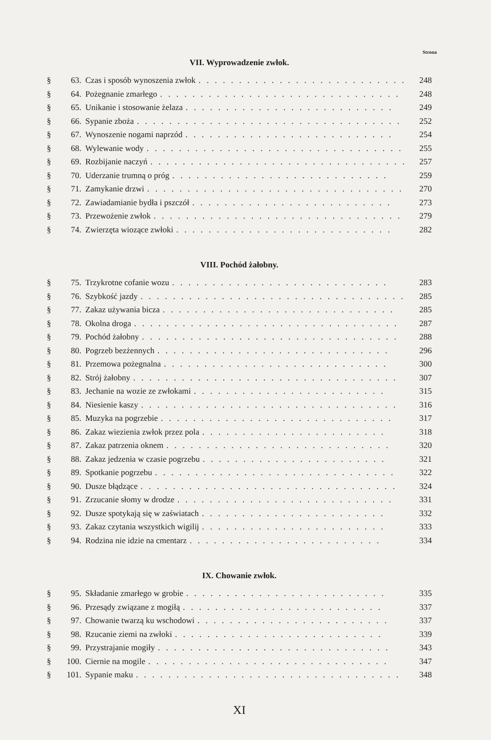Strona
VII. Wyprowadzenie zwłok.
§ 63. Czas i sposób wynoszenia zwłok. . . . . . . . . . . . . . . . . . . . . . . . . . 248
§ 64. Pożegnanie zmarłego. . . . . . . . . . . . . . . . . . . . . . . . . . . . . . 248
§ 65. Unikanie i stosowanie żelaza. . . . . . . . . . . . . . . . . . . . . . . . . . 249
§ 66. Sypanie zboża. . . . . . . . . . . . . . . . . . . . . . . . . . . . . . . . . 252
§ 67. Wynoszenie nogami naprzód. . . . . . . . . . . . . . . . . . . . . . . . . . 254
§ 68. Wylewanie wody. . . . . . . . . . . . . . . . . . . . . . . . . . . . . . . . 255
§ 69. Rozbijanie naczyń. . . . . . . . . . . . . . . . . . . . . . . . . . . . . . . . 257
§ 70. Uderzanie trumną o próg. . . . . . . . . . . . . . . . . . . . . . . . . . . 259
§ 71. Zamykanie drzwi. . . . . . . . . . . . . . . . . . . . . . . . . . . . . . . . 270
§ 72. Zawiadamianie bydła i pszczół. . . . . . . . . . . . . . . . . . . . . . . . . 273
§ 73. Przewożenie zwłok. . . . . . . . . . . . . . . . . . . . . . . . . . . . . . . 279
§ 74. Zwierzęta wiozące zwłoki. . . . . . . . . . . . . . . . . . . . . . . . . . . 282
VIII. Pochód żałobny.
§ 75. Trzykrotne cofanie wozu. . . . . . . . . . . . . . . . . . . . . . . . . . . 283
§ 76. Szybkość jazdy. . . . . . . . . . . . . . . . . . . . . . . . . . . . . . . . . 285
§ 77. Zakaz używania bicza. . . . . . . . . . . . . . . . . . . . . . . . . . . . . 285
§ 78. Okolna droga. . . . . . . . . . . . . . . . . . . . . . . . . . . . . . . . . 287
§ 79. Pochód żałobny. . . . . . . . . . . . . . . . . . . . . . . . . . . . . . . . 288
§ 80. Pogrzeb bezżennych. . . . . . . . . . . . . . . . . . . . . . . . . . . . . 296
§ 81. Przemowa pożegnalna. . . . . . . . . . . . . . . . . . . . . . . . . . . . 300
§ 82. Strój żałobny. . . . . . . . . . . . . . . . . . . . . . . . . . . . . . . . . 307
§ 83. Jechanie na wozie ze zwłokami. . . . . . . . . . . . . . . . . . . . . . . . 315
§ 84. Niesienie kaszy. . . . . . . . . . . . . . . . . . . . . . . . . . . . . . . . 316
§ 85. Muzyka na pogrzebie. . . . . . . . . . . . . . . . . . . . . . . . . . . . . 317
§ 86. Zakaz wiezienia zwłok przez pola. . . . . . . . . . . . . . . . . . . . . . . 318
§ 87. Zakaz patrzenia oknem. . . . . . . . . . . . . . . . . . . . . . . . . . . . 320
§ 88. Zakaz jedzenia w czasie pogrzebu. . . . . . . . . . . . . . . . . . . . . . . 321
§ 89. Spotkanie pogrzebu. . . . . . . . . . . . . . . . . . . . . . . . . . . . . . 322
§ 90. Dusze błądzące. . . . . . . . . . . . . . . . . . . . . . . . . . . . . . . . 324
§ 91. Zrzucanie słomy w drodze. . . . . . . . . . . . . . . . . . . . . . . . . . . 331
§ 92. Dusze spotykają się w zaświatach. . . . . . . . . . . . . . . . . . . . . . . 332
§ 93. Zakaz czytania wszystkich wigilij. . . . . . . . . . . . . . . . . . . . . . . 333
§ 94. Rodzina nie idzie na cmentarz. . . . . . . . . . . . . . . . . . . . . . . . 334
IX. Chowanie zwłok.
§ 95. Składanie zmarłego w grobie. . . . . . . . . . . . . . . . . . . . . . . . . 335
§ 96. Przesądy związane z mogiłą. . . . . . . . . . . . . . . . . . . . . . . . . 337
§ 97. Chowanie twarzą ku wschodowi. . . . . . . . . . . . . . . . . . . . . . . . 337
§ 98. Rzucanie ziemi na zwłoki. . . . . . . . . . . . . . . . . . . . . . . . . . 339
§ 99. Przystrajanie mogiły. . . . . . . . . . . . . . . . . . . . . . . . . . . . . 343
§ 100. Ciernie na mogile. . . . . . . . . . . . . . . . . . . . . . . . . . . . . . 347
§ 101. Sypanie maku. . . . . . . . . . . . . . . . . . . . . . . . . . . . . . . . . 348
XI